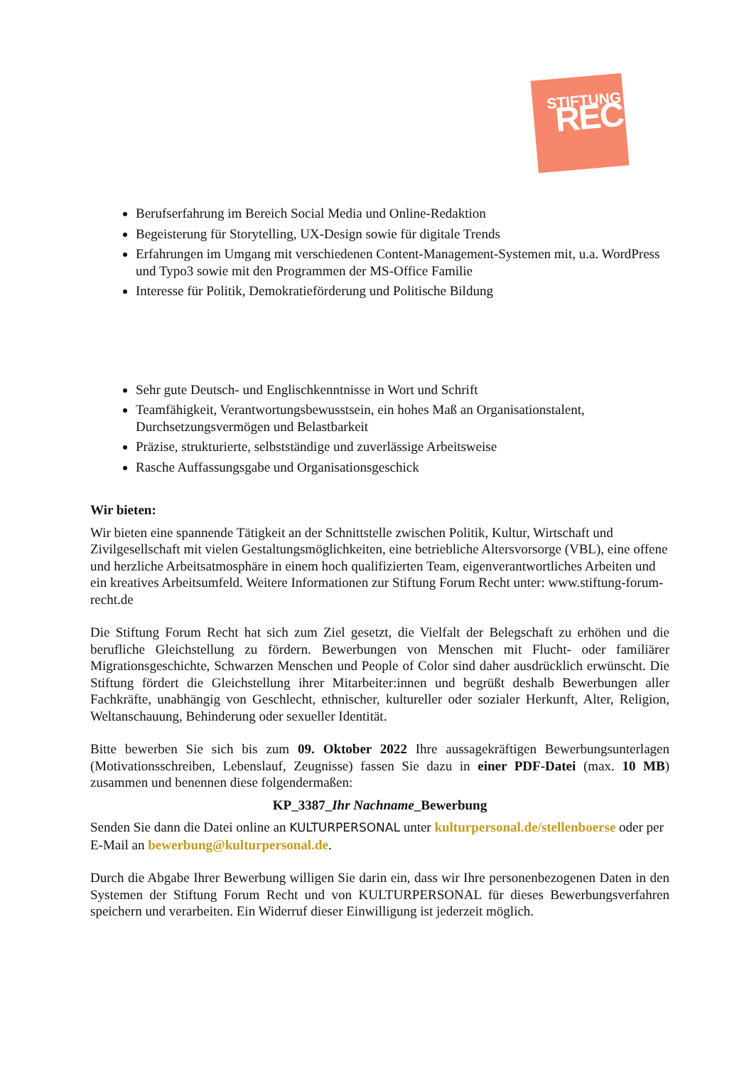STIFTUNG
RECHT
Berufserfahrung im Bereich Social Media und Online-Redaktion
Begeisterung für Storytelling, UX-Design sowie für digitale Trends
Erfahrungen im Umgang mit verschiedenen Content-Management-Systemen mit, u.a. WordPress und Typo3 sowie mit den Programmen der MS-Office Familie
Interesse für Politik, Demokratieförderung und Politische Bildung
Sehr gute Deutsch- und Englischkenntnisse in Wort und Schrift
Teamfähigkeit, Verantwortungsbewusstsein, ein hohes Maß an Organisationstalent, Durchsetzungsvermögen und Belastbarkeit
Präzise, strukturierte, selbstständige und zuverlässige Arbeitsweise
Rasche Auffassungsgabe und Organisationsgeschick
Wir bieten:
Wir bieten eine spannende Tätigkeit an der Schnittstelle zwischen Politik, Kultur, Wirtschaft und Zivilgesellschaft mit vielen Gestaltungsmöglichkeiten, eine betriebliche Altersvorsorge (VBL), eine offene und herzliche Arbeitsatmosphäre in einem hoch qualifizierten Team, eigenverantwortliches Arbeiten und ein kreatives Arbeitsumfeld. Weitere Informationen zur Stiftung Forum Recht unter: www.stiftung-forum-recht.de
Die Stiftung Forum Recht hat sich zum Ziel gesetzt, die Vielfalt der Belegschaft zu erhöhen und die berufliche Gleichstellung zu fördern. Bewerbungen von Menschen mit Flucht- oder familiärer Migrationsgeschichte, Schwarzen Menschen und People of Color sind daher ausdrücklich erwünscht. Die Stiftung fördert die Gleichstellung ihrer Mitarbeiter:innen und begrüßt deshalb Bewerbungen aller Fachkräfte, unabhängig von Geschlecht, ethnischer, kultureller oder sozialer Herkunft, Alter, Religion, Weltanschauung, Behinderung oder sexueller Identität.
Bitte bewerben Sie sich bis zum 09. Oktober 2022 Ihre aussagekräftigen Bewerbungsunterlagen (Motivationsschreiben, Lebenslauf, Zeugnisse) fassen Sie dazu in einer PDF-Datei (max. 10 MB) zusammen und benennen diese folgendermaßen:
KP_3387_Ihr Nachname_Bewerbung
Senden Sie dann die Datei online an KULTURPERSONAL unter kulturpersonal.de/stellenboerse oder per E-Mail an bewerbung@kulturpersonal.de.
Durch die Abgabe Ihrer Bewerbung willigen Sie darin ein, dass wir Ihre personenbezogenen Daten in den Systemen der Stiftung Forum Recht und von KULTURPERSONAL für dieses Bewerbungsverfahren speichern und verarbeiten. Ein Widerruf dieser Einwilligung ist jederzeit möglich.